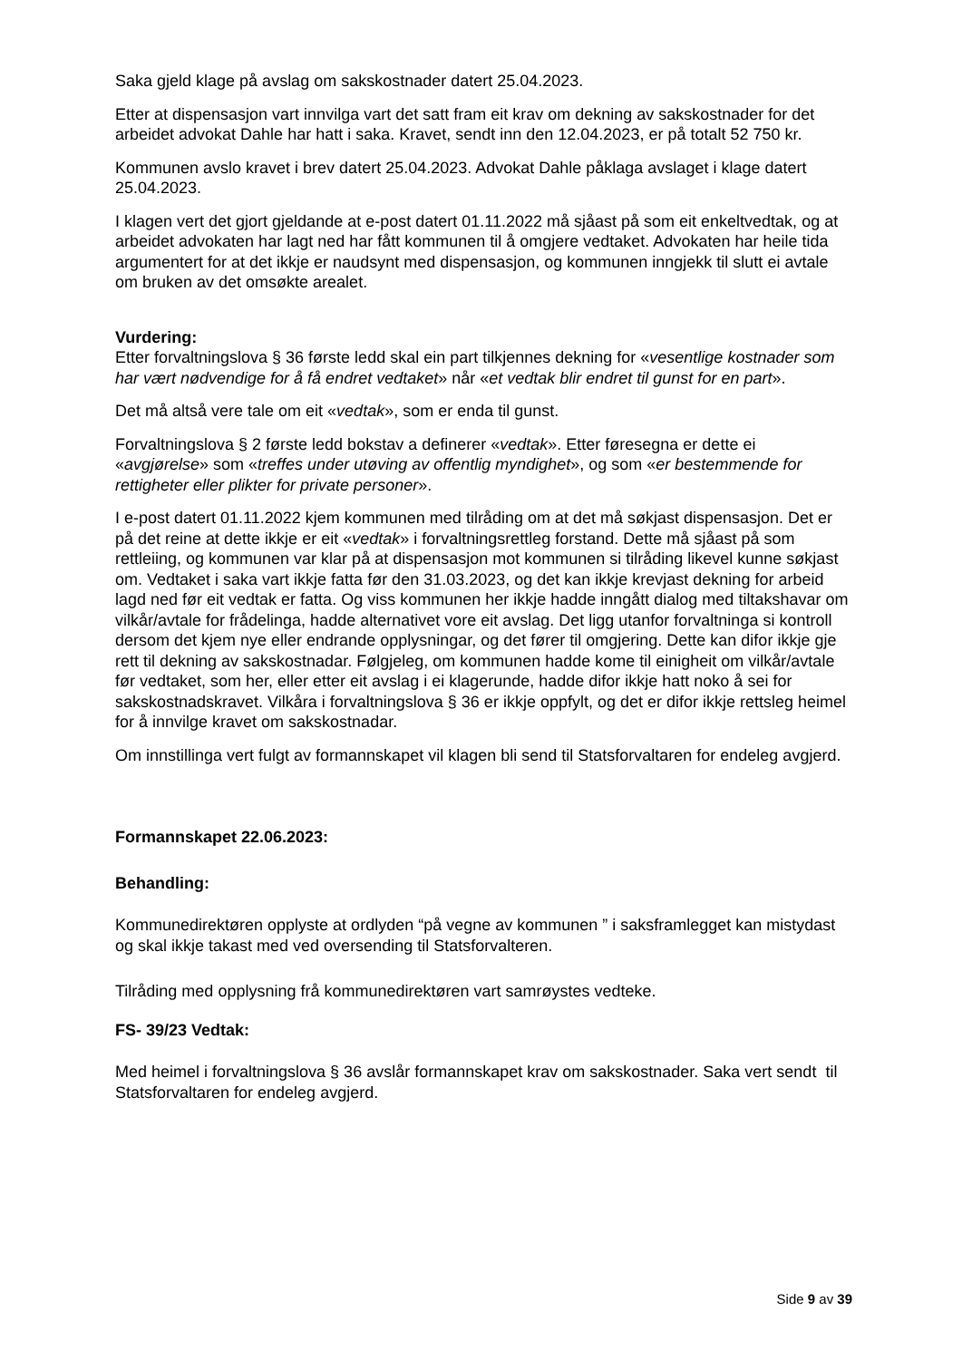Saka gjeld klage på avslag om sakskostnader datert 25.04.2023.
Etter at dispensasjon vart innvilga vart det satt fram eit krav om dekning av sakskostnader for det arbeidet advokat Dahle har hatt i saka. Kravet, sendt inn den 12.04.2023, er på totalt 52 750 kr.
Kommunen avslo kravet i brev datert 25.04.2023. Advokat Dahle påklaga avslaget i klage datert 25.04.2023.
I klagen vert det gjort gjeldande at e-post datert 01.11.2022 må sjåast på som eit enkeltvedtak, og at arbeidet advokaten har lagt ned har fått kommunen til å omgjere vedtaket. Advokaten har heile tida argumentert for at det ikkje er naudsynt med dispensasjon, og kommunen inngjekk til slutt ei avtale om bruken av det omsøkte arealet.
Vurdering:
Etter forvaltningslova § 36 første ledd skal ein part tilkjennes dekning for «vesentlige kostnader som har vært nødvendige for å få endret vedtaket» når «et vedtak blir endret til gunst for en part».
Det må altså vere tale om eit «vedtak», som er enda til gunst.
Forvaltningslova § 2 første ledd bokstav a definerer «vedtak». Etter føresegna er dette ei «avgjørelse» som «treffes under utøving av offentlig myndighet», og som «er bestemmende for rettigheter eller plikter for private personer».
I e-post datert 01.11.2022 kjem kommunen med tilråding om at det må søkjast dispensasjon. Det er på det reine at dette ikkje er eit «vedtak» i forvaltningsrettleg forstand. Dette må sjåast på som rettleiing, og kommunen var klar på at dispensasjon mot kommunen si tilråding likevel kunne søkjast om. Vedtaket i saka vart ikkje fatta før den 31.03.2023, og det kan ikkje krevjast dekning for arbeid lagd ned før eit vedtak er fatta. Og viss kommunen her ikkje hadde inngått dialog med tiltakshavar om vilkår/avtale for frådelinga, hadde alternativet vore eit avslag. Det ligg utanfor forvaltninga si kontroll dersom det kjem nye eller endrande opplysningar, og det fører til omgjering. Dette kan difor ikkje gje rett til dekning av sakskostnadar. Følgjeleg, om kommunen hadde kome til einigheit om vilkår/avtale før vedtaket, som her, eller etter eit avslag i ei klagerunde, hadde difor ikkje hatt noko å sei for sakskostnadskravet. Vilkåra i forvaltningslova § 36 er ikkje oppfylt, og det er difor ikkje rettsleg heimel for å innvilge kravet om sakskostnadar.
Om innstillinga vert fulgt av formannskapet vil klagen bli send til Statsforvaltaren for endeleg avgjerd.
Formannskapet 22.06.2023:
Behandling:
Kommunedirektøren opplyste at ordlyden “på vegne av kommunen ” i saksframlegget kan mistydast og skal ikkje takast med ved oversending til Statsforvalteren.
Tilråding med opplysning frå kommunedirektøren vart samrøystes vedteke.
FS- 39/23 Vedtak:
Med heimel i forvaltningslova § 36 avslår formannskapet krav om sakskostnader. Saka vert sendt til Statsforvaltaren for endeleg avgjerd.
Side 9 av 39